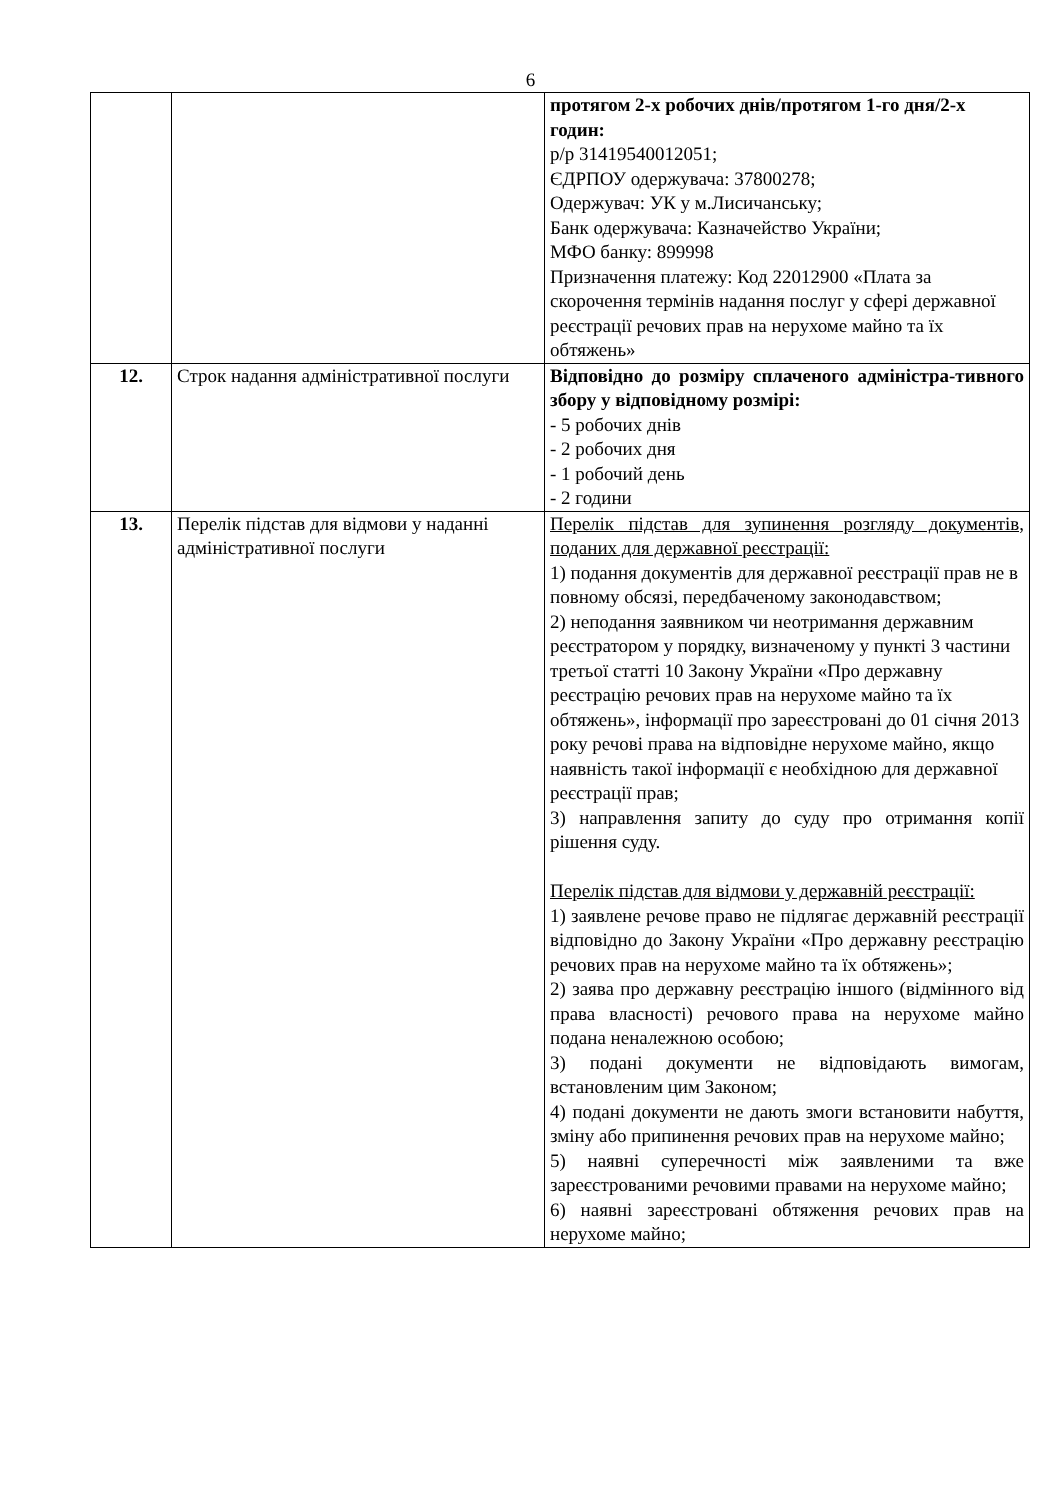6
| | | протягом 2-х робочих днів/протягом 1-го дня/2-х годин: р/р 31419540012051; ЄДРПОУ одержувача: 37800278; Одержувач: УК у м.Лисичанську; Банк одержувача: Казначейство України; МФО банку: 899998 Призначення платежу: Код 22012900 «Плата за скорочення термінів надання послуг у сфері державної реєстрації речових прав на нерухоме майно та їх обтяжень» |
| 12. | Строк надання адміністративної послуги | Відповідно до розміру сплаченого адміністра-тивного збору у відповідному розмірі: - 5 робочих днів - 2 робочих дня - 1 робочий день - 2 години |
| 13. | Перелік підстав для відмови у наданні адміністративної послуги | Перелік підстав для зупинення розгляду документів, поданих для державної реєстрації: 1) подання документів для державної реєстрації прав не в повному обсязі, передбаченому законодавством; 2) неподання заявником чи неотримання державним реєстратором у порядку, визначеному у пункті 3 частини третьої статті 10 Закону України «Про державну реєстрацію речових прав на нерухоме майно та їх обтяжень», інформації про зареєстровані до 01 січня 2013 року речові права на відповідне нерухоме майно, якщо наявність такої інформації є необхідною для державної реєстрації прав; 3) направлення запиту до суду про отримання копії рішення суду. Перелік підстав для відмови у державній реєстрації: 1) заявлене речове право не підлягає державній реєстрації відповідно до Закону України «Про державну реєстрацію речових прав на нерухоме майно та їх обтяжень»; 2) заява про державну реєстрацію іншого (відмінного від права власності) речового права на нерухоме майно подана неналежною особою; 3) подані документи не відповідають вимогам, встановленим цим Законом; 4) подані документи не дають змоги встановити набуття, зміну або припинення речових прав на нерухоме майно; 5) наявні суперечності між заявленими та вже зареєстрованими речовими правами на нерухоме майно; 6) наявні зареєстровані обтяження речових прав на нерухоме майно; |